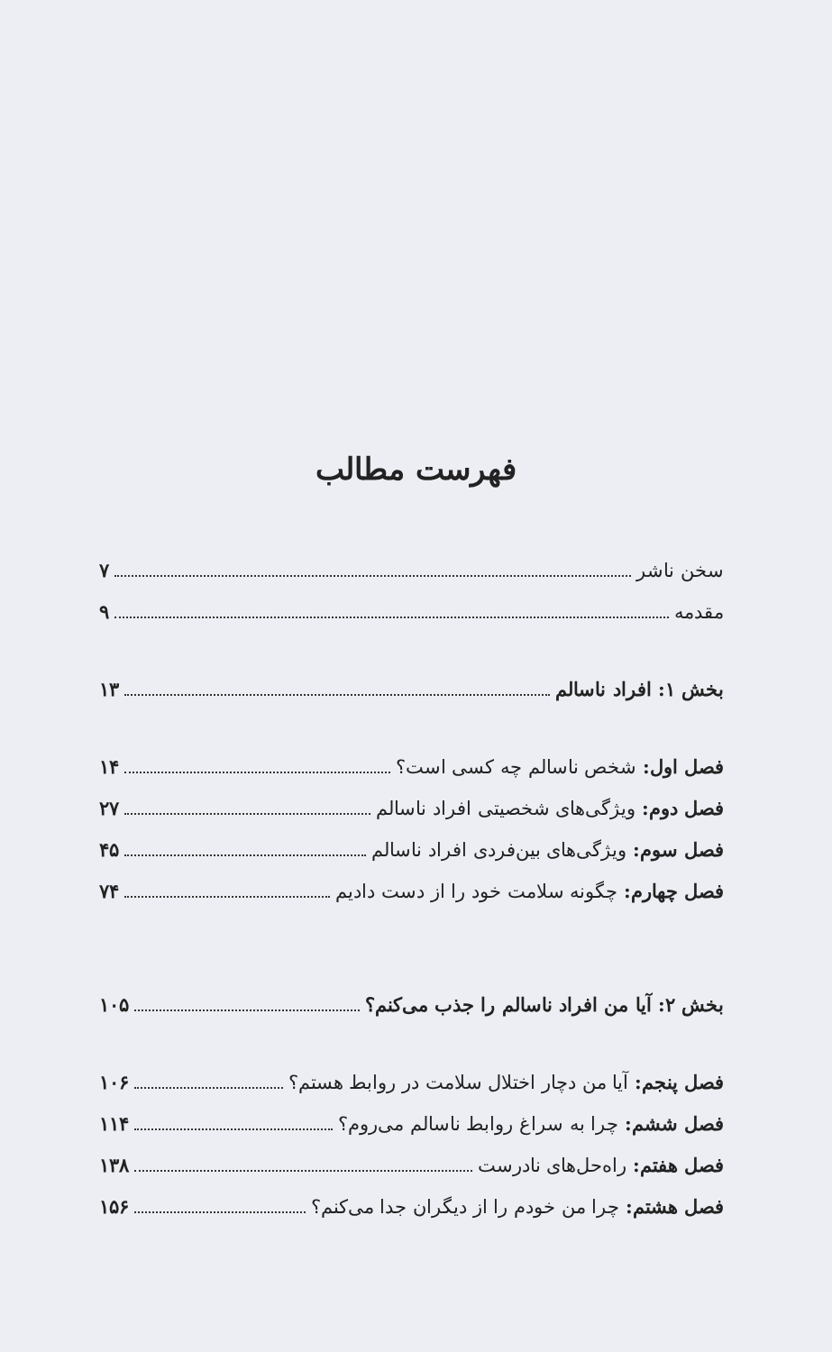فهرست مطالب
سخن ناشر ۷
مقدمه ۹
بخش ۱: افراد ناسالم ۱۳
فصل اول: شخص ناسالم چه کسی است؟ ۱۴
فصل دوم: ویژگی‌های شخصیتی افراد ناسالم ۲۷
فصل سوم: ویژگی‌های بین‌فردی افراد ناسالم ۴۵
فصل چهارم: چگونه سلامت خود را از دست دادیم ۷۴
بخش ۲: آیا من افراد ناسالم را جذب می‌کنم؟ ۱۰۵
فصل پنجم: آیا من دچار اختلال سلامت در روابط هستم؟ ۱۰۶
فصل ششم: چرا به سراغ روابط ناسالم می‌روم؟ ۱۱۴
فصل هفتم: راه‌حل‌های نادرست ۱۳۸
فصل هشتم: چرا من خودم را از دیگران جدا می‌کنم؟ ۱۵۶